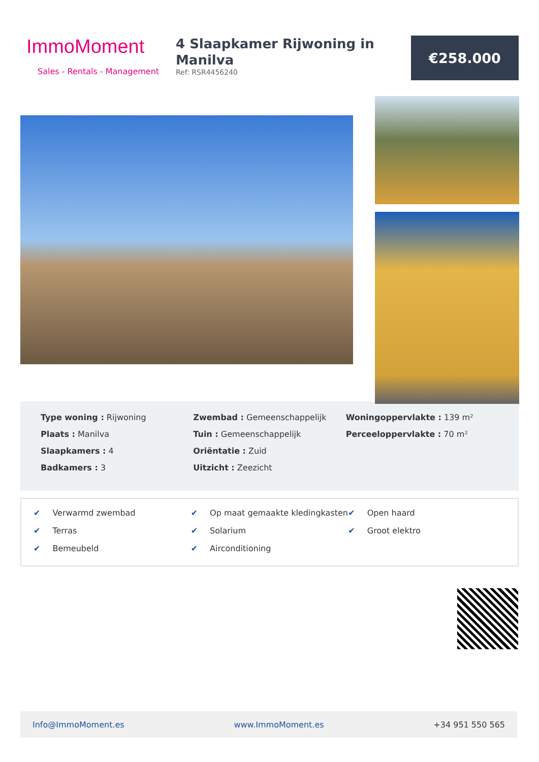ImmoMoment
Sales - Rentals - Management
4 Slaapkamer Rijwoning in Manilva
Ref: RSR4456240
€258.000
Type woning : Rijwoning
Plaats : Manilva
Slaapkamers : 4
Badkamers : 3
Zwembad : Gemeenschappelijk
Tuin : Gemeenschappelijk
Oriëntatie : Zuid
Uitzicht : Zeezicht
Woningoppervlakte : 139 m²
Perceeloppervlakte : 70 m²
✔ Verwarmd zwembad
✔ Terras
✔ Bemeubeld
✔ Op maat gemaakte kledingkasten
✔ Solarium
✔ Airconditioning
✔ Open haard
✔ Groot elektro
Info@ImmoMoment.es www.ImmoMoment.es +34 951 550 565